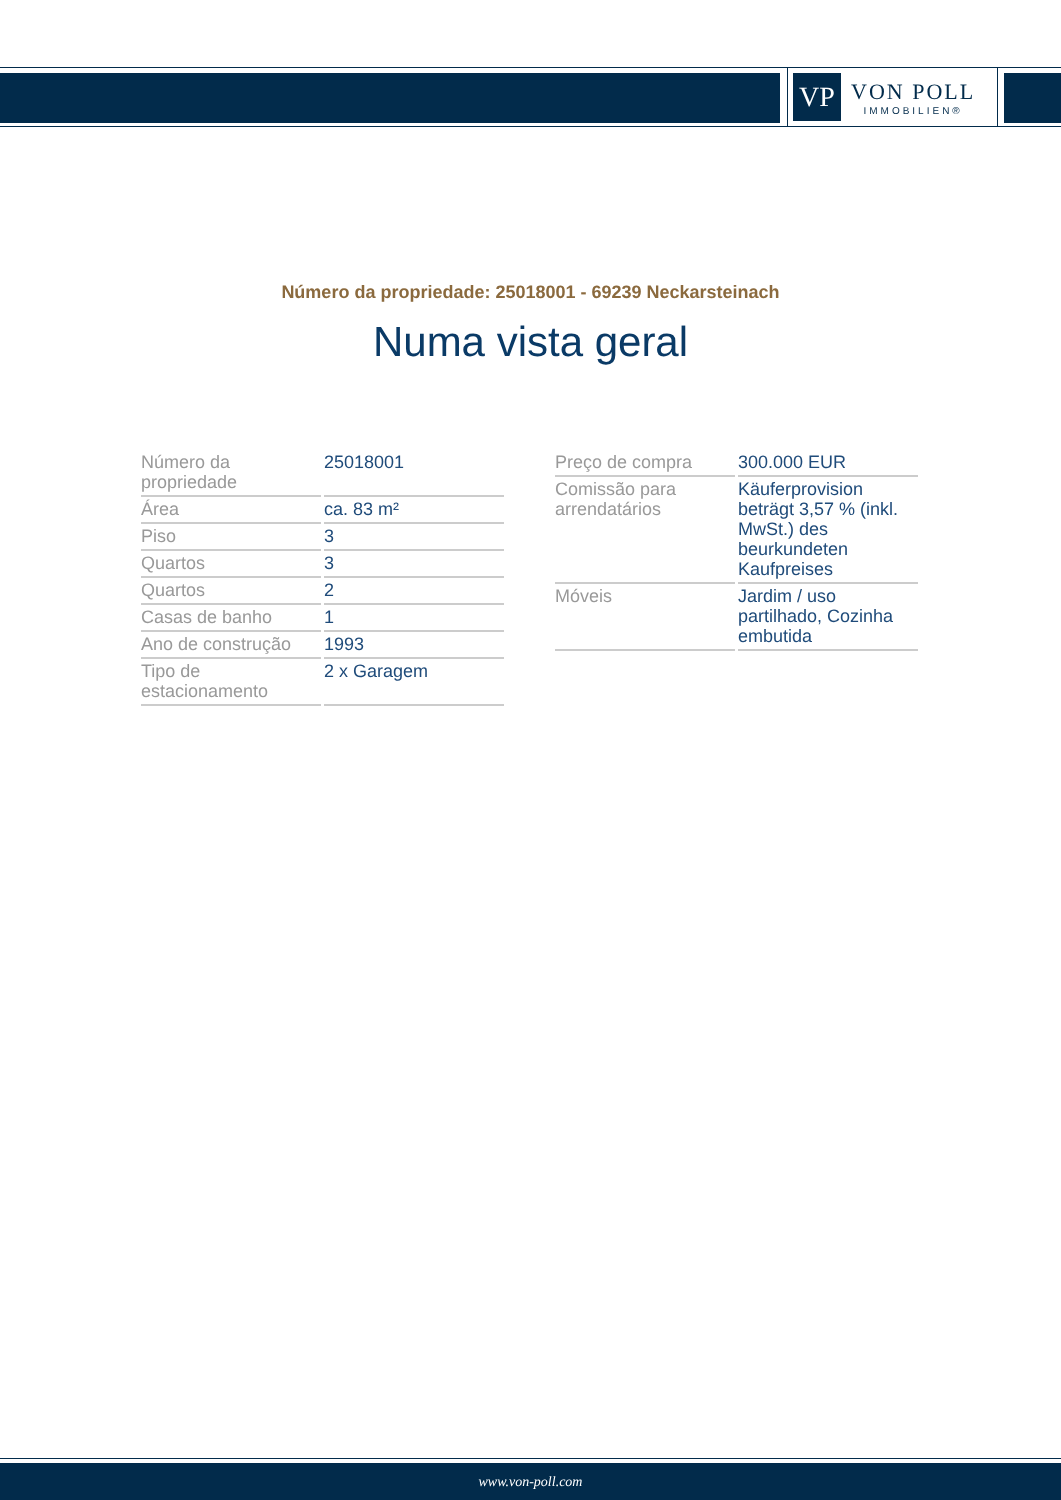VP
VON POLL
IMMOBILIEN®
Número da propriedade: 25018001 - 69239 Neckarsteinach
Numa vista geral
| Número da propriedade | 25018001 |
| Área | ca. 83 m² |
| Piso | 3 |
| Quartos | 3 |
| Quartos | 2 |
| Casas de banho | 1 |
| Ano de construção | 1993 |
| Tipo de estacionamento | 2 x Garagem |
| Preço de compra | 300.000 EUR |
| Comissão para arrendatários | Käuferprovision beträgt 3,57 % (inkl. MwSt.) des beurkundeten Kaufpreises |
| Móveis | Jardim / uso partilhado, Cozinha embutida |
www.von-poll.com